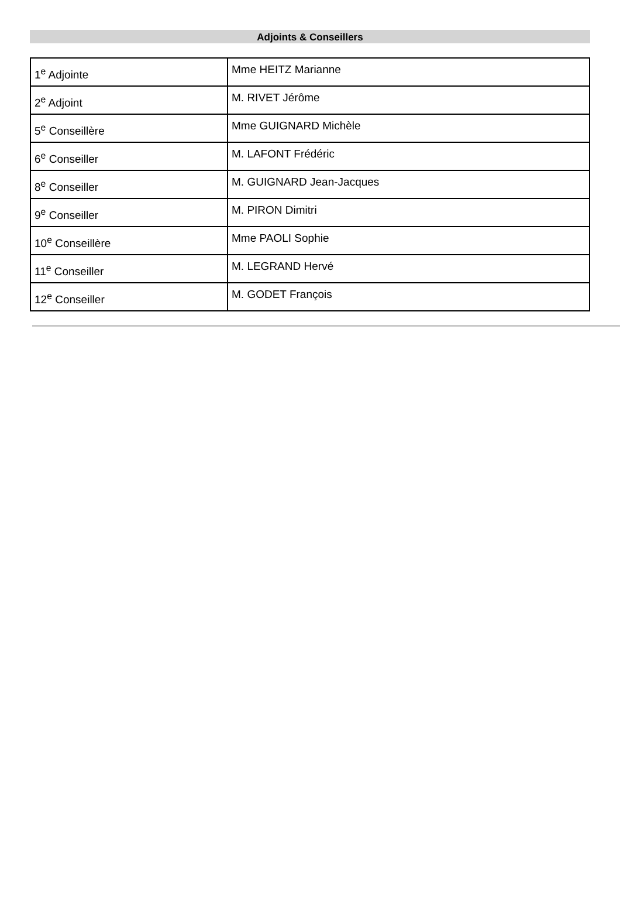Adjoints & Conseillers
| 1<sup>e</sup> Adjointe | Mme HEITZ Marianne |
| 2<sup>e</sup> Adjoint | M. RIVET Jérôme |
| 5<sup>e</sup> Conseillère | Mme GUIGNARD Michèle |
| 6<sup>e</sup> Conseiller | M. LAFONT Frédéric |
| 8<sup>e</sup> Conseiller | M. GUIGNARD Jean-Jacques |
| 9<sup>e</sup> Conseiller | M. PIRON Dimitri |
| 10<sup>e</sup> Conseillère | Mme PAOLI Sophie |
| 11<sup>e</sup> Conseiller | M. LEGRAND Hervé |
| 12<sup>e</sup> Conseiller | M. GODET François |